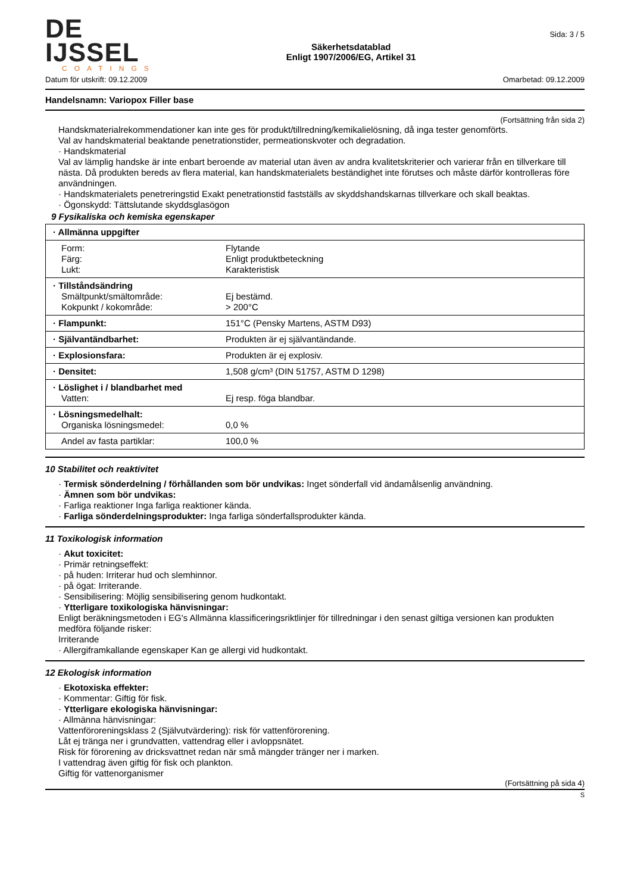DE IJSSEL
COATINGS
Säkerhetsdatablad
Enligt 1907/2006/EG, Artikel 31
Sida: 3 / 5
Datum för utskrift: 09.12.2009 Omarbetad: 09.12.2009
Handelsnamn: Variopox Filler base
(Fortsättning från sida 2)
Handskmaterialrekommendationer kan inte ges för produkt/tillredning/kemikalielösning, då inga tester genomförts.
Val av handskmaterial beaktande penetrationstider, permeationskvoter och degradation.
· Handskmaterial
Val av lämplig handske är inte enbart beroende av material utan även av andra kvalitetskriterier och varierar från en tillverkare till nästa. Då produkten bereds av flera material, kan handskmaterialets beständighet inte förutses och måste därför kontrolleras före användningen.
· Handskmaterialets penetreringstid Exakt penetrationstid fastställs av skyddshandskarnas tillverkare och skall beaktas.
· Ögonskydd: Tättslutande skyddsglasögon
9 Fysikaliska och kemiska egenskaper
| · Allmänna uppgifter | |
| Form: Färg: Lukt: | Flytande Enligt produktbeteckning Karakteristisk |
| · Tillståndsändring Smältpunkt/smältområde: Kokpunkt / kokområde: | Ej bestämd. > 200°C |
| · Flampunkt: | 151°C (Pensky Martens, ASTM D93) |
| · Självantändbarhet: | Produkten är ej självantändande. |
| · Explosionsfara: | Produkten är ej explosiv. |
| · Densitet: | 1,508 g/cm³ (DIN 51757, ASTM D 1298) |
| · Löslighet i / blandbarhet med Vatten: | Ej resp. föga blandbar. |
| · Lösningsmedelhalt: Organiska lösningsmedel: | 0,0 % |
| Andel av fasta partiklar: | 100,0 % |
10 Stabilitet och reaktivitet
· Termisk sönderdelning / förhållanden som bör undvikas: Inget sönderfall vid ändamålsenlig användning.
· Ämnen som bör undvikas:
· Farliga reaktioner Inga farliga reaktioner kända.
· Farliga sönderdelningsprodukter: Inga farliga sönderfallsprodukter kända.
11 Toxikologisk information
· Akut toxicitet:
· Primär retningseffekt:
· på huden: Irriterar hud och slemhinnor.
· på ögat: Irriterande.
· Sensibilisering: Möjlig sensibilisering genom hudkontakt.
· Ytterligare toxikologiska hänvisningar:
Enligt beräkningsmetoden i EG's Allmänna klassificeringsriktlinjer för tillredningar i den senast giltiga versionen kan produkten medföra följande risker:
Irriterande
· Allergiframkallande egenskaper Kan ge allergi vid hudkontakt.
12 Ekologisk information
· Ekotoxiska effekter:
· Kommentar: Giftig för fisk.
· Ytterligare ekologiska hänvisningar:
· Allmänna hänvisningar:
Vattenföroreningsklass 2 (Självutvärdering): risk för vattenförorening.
Låt ej tränga ner i grundvatten, vattendrag eller i avloppsnätet.
Risk för förorening av dricksvattnet redan när små mängder tränger ner i marken.
I vattendrag även giftig för fisk och plankton.
Giftig för vattenorganismer
(Fortsättning på sida 4)
S